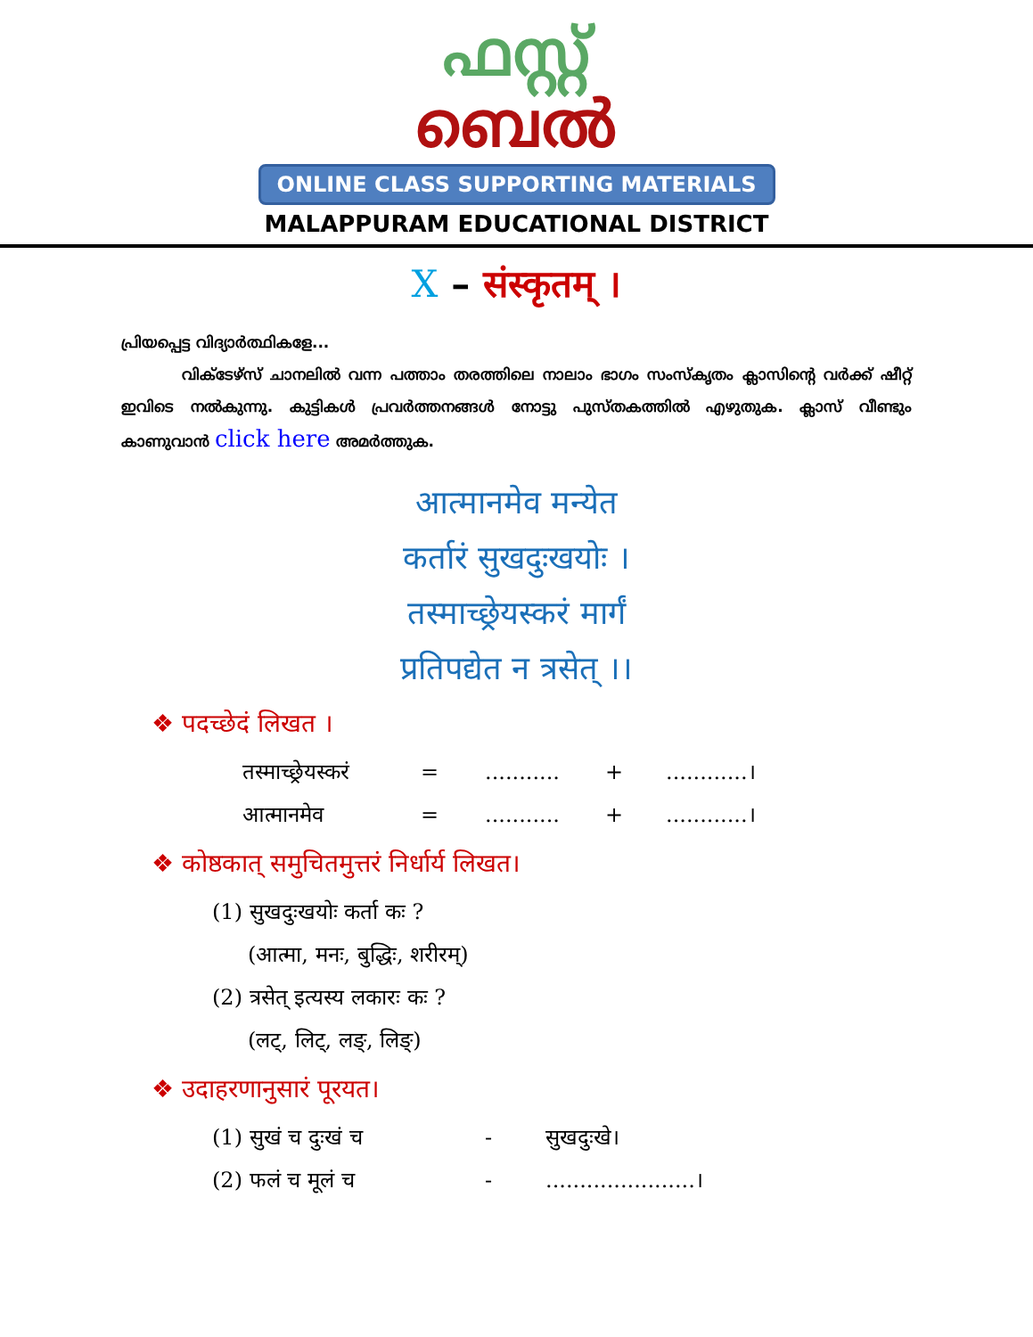ഫസ്റ്റ്
ബെൽ
ONLINE CLASS SUPPORTING MATERIALS
MALAPPURAM EDUCATIONAL DISTRICT
X – संस्कृतम् ।
പ്രിയപ്പെട്ട വിദ്യാർത്ഥികളേ...
വിക്ടേഴ്സ് ചാനലിൽ വന്ന പത്താം തരത്തിലെ നാലാം ഭാഗം സംസ്കൃതം ക്ലാസിന്റെ വർക്ക് ഷീറ്റ് ഇവിടെ നൽകുന്നു. കുട്ടികൾ പ്രവർത്തനങ്ങൾ നോട്ടു പുസ്തകത്തിൽ എഴുതുക. ക്ലാസ് വീണ്ടും കാണുവാൻ click here അമർത്തുക.
आत्मानमेव मन्येत
कर्तारं सुखदुःखयोः ।
तस्माच्छ्रेयस्करं मार्गं
प्रतिपद्येत न त्रसेत् ।।
❖ पदच्छेदं लिखत ।
तस्माच्छ्रेयस्करं =........... +............।
आत्मानमेव =........... +............।
❖ कोष्ठकात् समुचितमुत्तरं निर्धार्य लिखत।
(1) सुखदुःखयोः कर्ता कः ?
(आत्मा, मनः, बुद्धिः, शरीरम्)
(2) त्रसेत् इत्यस्य लकारः कः ?
(लट्, लिट्, लङ्, लिङ्)
❖ उदाहरणानुसारं पूरयत।
(1) सुखं च दुःखं च - सुखदुःखे।
(2) फलं च मूलं च -......................।